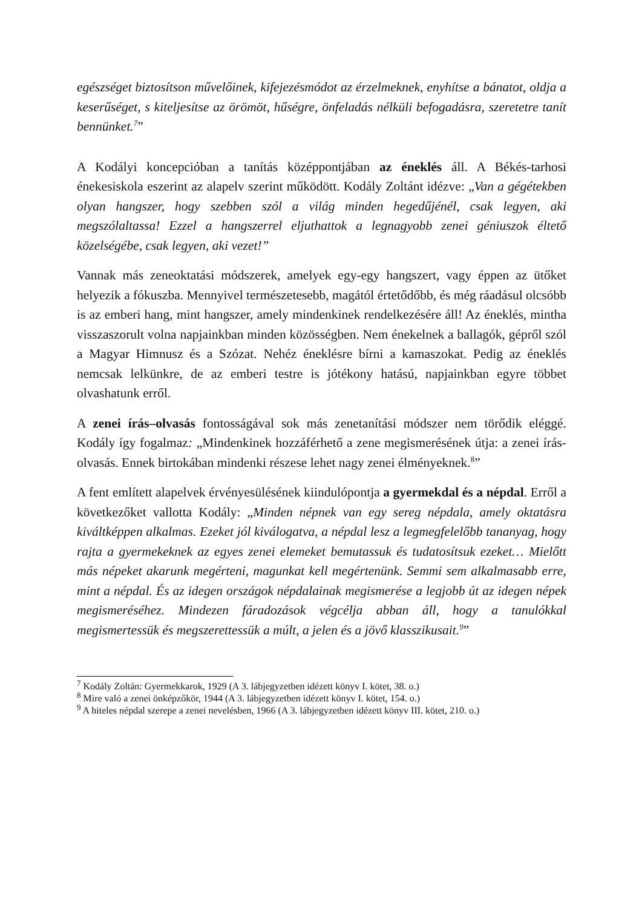egészséget biztosítson művelőinek, kifejezésmódot az érzelmeknek, enyhítse a bánatot, oldja a keserűséget, s kiteljesítse az örömöt, hűségre, önfeladás nélküli befogadásra, szeretetre tanít bennünket.<sup>7</sup>”
A Kodályi koncepcióban a tanítás középpontjában az éneklés áll. A Békés-tarhosi énekesiskola eszerint az alapelv szerint működött. Kodály Zoltánt idézve: „Van a gégétekben olyan hangszer, hogy szebben szól a világ minden hegedűjénél, csak legyen, aki megszólaltassa! Ezzel a hangszerrel eljuthattok a legnagyobb zenei géniuszok éltető közelségébe, csak legyen, aki vezet!”
Vannak más zeneoktatási módszerek, amelyek egy-egy hangszert, vagy éppen az ütőket helyezik a fókuszba. Mennyivel természetesebb, magától értetődőbb, és még ráadásul olcsóbb is az emberi hang, mint hangszer, amely mindenkinek rendelkezésére áll! Az éneklés, mintha visszaszorult volna napjainkban minden közösségben. Nem énekelnek a ballagók, gépről szól a Magyar Himnusz és a Szózat. Nehéz éneklésre bírni a kamaszokat. Pedig az éneklés nemcsak lelkünkre, de az emberi testre is jótékony hatású, napjainkban egyre többet olvashatunk erről.
A zenei írás–olvasás fontosságával sok más zenetanítási módszer nem törődik eléggé. Kodály így fogalmaz: „Mindenkinek hozzáférhető a zene megismerésének útja: a zenei írás-olvasás. Ennek birtokában mindenki részese lehet nagy zenei élményeknek.<sup>8</sup>”
A fent említett alapelvek érvényesülésének kiindulópontja a gyermekdal és a népdal. Erről a következőket vallotta Kodály: „Minden népnek van egy sereg népdala, amely oktatásra kiváltképpen alkalmas. Ezeket jól kiválogatva, a népdal lesz a legmegfelelőbb tananyag, hogy rajta a gyermekeknek az egyes zenei elemeket bemutassuk és tudatosítsuk ezeket… Mielőtt más népeket akarunk megérteni, magunkat kell megértenünk. Semmi sem alkalmasabb erre, mint a népdal. És az idegen országok népdalainak megismerése a legjobb út az idegen népek megismeréséhez. Mindezen fáradozások végcélja abban áll, hogy a tanulókkal megismertessük és megszerettessük a múlt, a jelen és a jövő klasszikusait.<sup>9</sup>”
<sup>7</sup> Kodály Zoltán: Gyermekkarok, 1929 (A 3. lábjegyzetben idézett könyv I. kötet, 38. o.)
<sup>8</sup> Mire való a zenei önképzőkör, 1944 (A 3. lábjegyzetben idézett könyv I. kötet, 154. o.)
<sup>9</sup> A hiteles népdal szerepe a zenei nevelésben, 1966 (A 3. lábjegyzetben idézett könyv III. kötet, 210. o.)